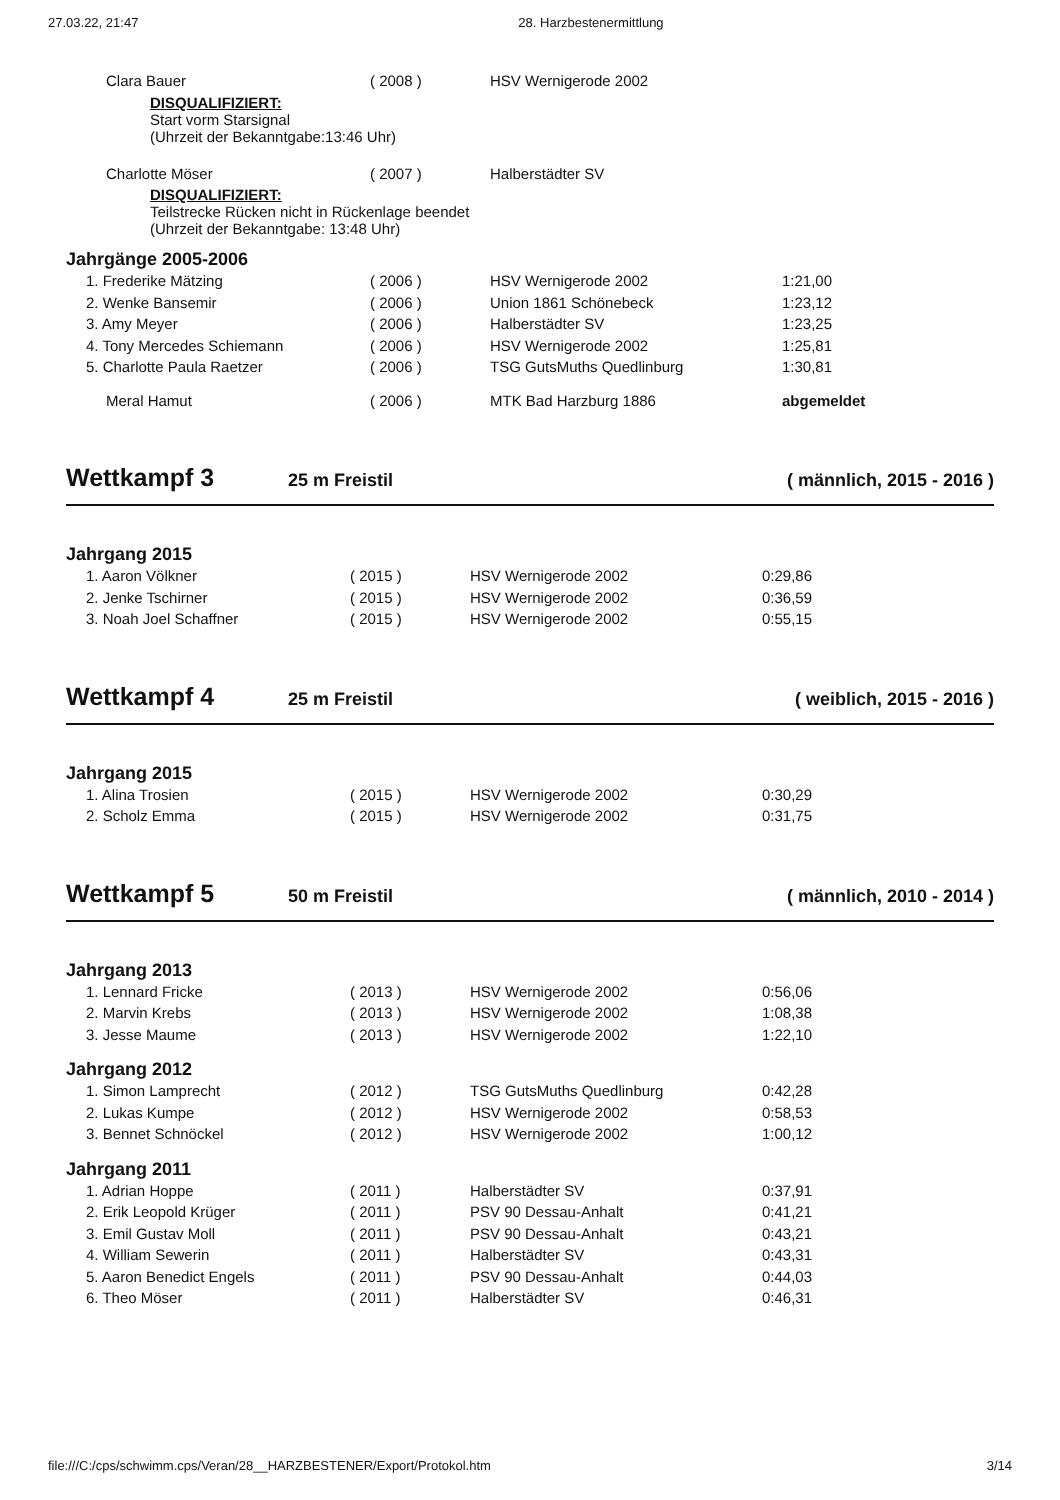27.03.22, 21:47 28. Harzbestenermittlung
| Clara Bauer | ( 2008 ) | HSV Wernigerode 2002 | |
| DISQUALIFIZIERT: Start vorm Starsignal (Uhrzeit der Bekanntgabe:13:46 Uhr) | | | |
| Charlotte Möser | ( 2007 ) | Halberstädter SV | |
| DISQUALIFIZIERT: Teilstrecke Rücken nicht in Rückenlage beendet (Uhrzeit der Bekanntgabe: 13:48 Uhr) | | | |
Jahrgänge 2005-2006
| 1. Frederike Mätzing | ( 2006 ) | HSV Wernigerode 2002 | 1:21,00 |
| 2. Wenke Bansemir | ( 2006 ) | Union 1861 Schönebeck | 1:23,12 |
| 3. Amy Meyer | ( 2006 ) | Halberstädter SV | 1:23,25 |
| 4. Tony Mercedes Schiemann | ( 2006 ) | HSV Wernigerode 2002 | 1:25,81 |
| 5. Charlotte Paula Raetzer | ( 2006 ) | TSG GutsMuths Quedlinburg | 1:30,81 |
| Meral Hamut | ( 2006 ) | MTK Bad Harzburg 1886 | abgemeldet |
Wettkampf 3 25 m Freistil ( männlich, 2015 - 2016 )
Jahrgang 2015
| 1. Aaron Völkner | ( 2015 ) | HSV Wernigerode 2002 | 0:29,86 |
| 2. Jenke Tschirner | ( 2015 ) | HSV Wernigerode 2002 | 0:36,59 |
| 3. Noah Joel Schaffner | ( 2015 ) | HSV Wernigerode 2002 | 0:55,15 |
Wettkampf 4 25 m Freistil ( weiblich, 2015 - 2016 )
Jahrgang 2015
| 1. Alina Trosien | ( 2015 ) | HSV Wernigerode 2002 | 0:30,29 |
| 2. Scholz Emma | ( 2015 ) | HSV Wernigerode 2002 | 0:31,75 |
Wettkampf 5 50 m Freistil ( männlich, 2010 - 2014 )
Jahrgang 2013
| 1. Lennard Fricke | ( 2013 ) | HSV Wernigerode 2002 | 0:56,06 |
| 2. Marvin Krebs | ( 2013 ) | HSV Wernigerode 2002 | 1:08,38 |
| 3. Jesse Maume | ( 2013 ) | HSV Wernigerode 2002 | 1:22,10 |
Jahrgang 2012
| 1. Simon Lamprecht | ( 2012 ) | TSG GutsMuths Quedlinburg | 0:42,28 |
| 2. Lukas Kumpe | ( 2012 ) | HSV Wernigerode 2002 | 0:58,53 |
| 3. Bennet Schnöckel | ( 2012 ) | HSV Wernigerode 2002 | 1:00,12 |
Jahrgang 2011
| 1. Adrian Hoppe | ( 2011 ) | Halberstädter SV | 0:37,91 |
| 2. Erik Leopold Krüger | ( 2011 ) | PSV 90 Dessau-Anhalt | 0:41,21 |
| 3. Emil Gustav Moll | ( 2011 ) | PSV 90 Dessau-Anhalt | 0:43,21 |
| 4. William Sewerin | ( 2011 ) | Halberstädter SV | 0:43,31 |
| 5. Aaron Benedict Engels | ( 2011 ) | PSV 90 Dessau-Anhalt | 0:44,03 |
| 6. Theo Möser | ( 2011 ) | Halberstädter SV | 0:46,31 |
file:///C:/cps/schwimm.cps/Veran/28__HARZBESTENER/Export/Protokol.htm 3/14